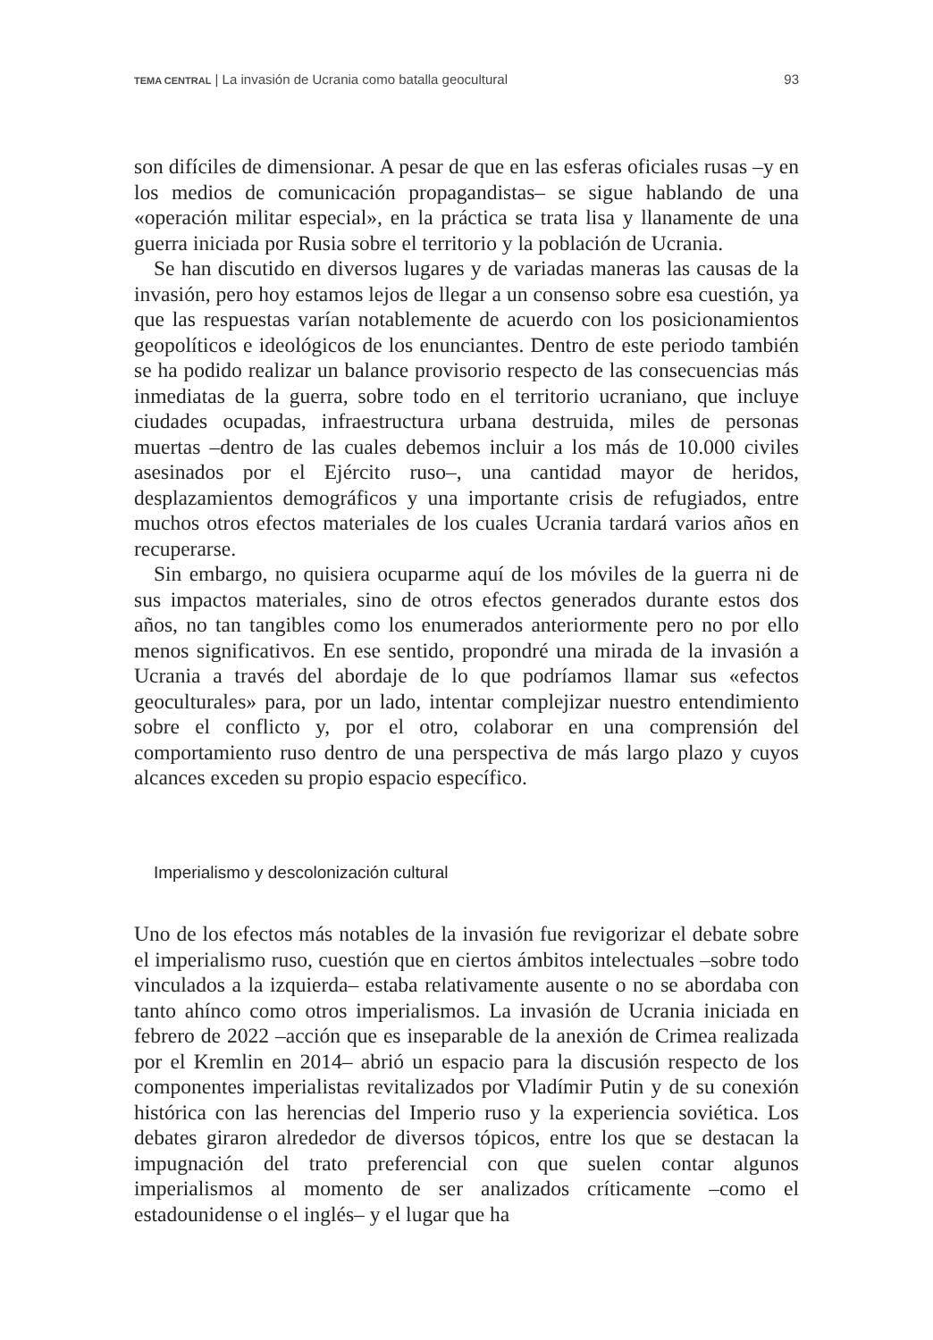TEMA CENTRAL | La invasión de Ucrania como batalla geocultural 93
son difíciles de dimensionar. A pesar de que en las esferas oficiales rusas –y en los medios de comunicación propagandistas– se sigue hablando de una «operación militar especial», en la práctica se trata lisa y llanamente de una guerra iniciada por Rusia sobre el territorio y la población de Ucrania.
Se han discutido en diversos lugares y de variadas maneras las causas de la invasión, pero hoy estamos lejos de llegar a un consenso sobre esa cuestión, ya que las respuestas varían notablemente de acuerdo con los posicionamientos geopolíticos e ideológicos de los enunciantes. Dentro de este periodo también se ha podido realizar un balance provisorio respecto de las consecuencias más inmediatas de la guerra, sobre todo en el territorio ucraniano, que incluye ciudades ocupadas, infraestructura urbana destruida, miles de personas muertas –dentro de las cuales debemos incluir a los más de 10.000 civiles asesinados por el Ejército ruso–, una cantidad mayor de heridos, desplazamientos demográficos y una importante crisis de refugiados, entre muchos otros efectos materiales de los cuales Ucrania tardará varios años en recuperarse.
Sin embargo, no quisiera ocuparme aquí de los móviles de la guerra ni de sus impactos materiales, sino de otros efectos generados durante estos dos años, no tan tangibles como los enumerados anteriormente pero no por ello menos significativos. En ese sentido, propondré una mirada de la invasión a Ucrania a través del abordaje de lo que podríamos llamar sus «efectos geoculturales» para, por un lado, intentar complejizar nuestro entendimiento sobre el conflicto y, por el otro, colaborar en una comprensión del comportamiento ruso dentro de una perspectiva de más largo plazo y cuyos alcances exceden su propio espacio específico.
Imperialismo y descolonización cultural
Uno de los efectos más notables de la invasión fue revigorizar el debate sobre el imperialismo ruso, cuestión que en ciertos ámbitos intelectuales –sobre todo vinculados a la izquierda– estaba relativamente ausente o no se abordaba con tanto ahínco como otros imperialismos. La invasión de Ucrania iniciada en febrero de 2022 –acción que es inseparable de la anexión de Crimea realizada por el Kremlin en 2014– abrió un espacio para la discusión respecto de los componentes imperialistas revitalizados por Vladímir Putin y de su conexión histórica con las herencias del Imperio ruso y la experiencia soviética. Los debates giraron alrededor de diversos tópicos, entre los que se destacan la impugnación del trato preferencial con que suelen contar algunos imperialismos al momento de ser analizados críticamente –como el estadounidense o el inglés– y el lugar que ha